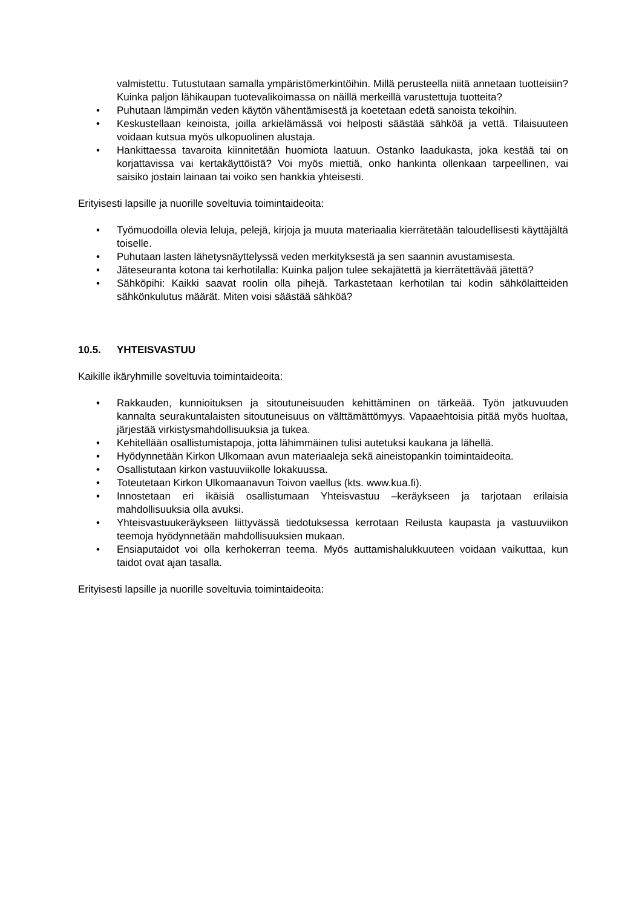valmistettu. Tutustutaan samalla ympäristömerkintöihin. Millä perusteella niitä annetaan tuotteisiin? Kuinka paljon lähikaupan tuotevalikoimassa on näillä merkeillä varustettuja tuotteita?
• Puhutaan lämpimän veden käytön vähentämisestä ja koetetaan edetä sanoista tekoihin.
• Keskustellaan keinoista, joilla arkielämässä voi helposti säästää sähköä ja vettä. Tilaisuuteen voidaan kutsua myös ulkopuolinen alustaja.
• Hankittaessa tavaroita kiinnitetään huomiota laatuun. Ostanko laadukasta, joka kestää tai on korjattavissa vai kertakäyttöistä? Voi myös miettiä, onko hankinta ollenkaan tarpeellinen, vai saisiko jostain lainaan tai voiko sen hankkia yhteisesti.
Erityisesti lapsille ja nuorille soveltuvia toimintaideoita:
• Työmuodoilla olevia leluja, pelejä, kirjoja ja muuta materiaalia kierrätetään taloudellisesti käyttäjältä toiselle.
• Puhutaan lasten lähetysnäyttelyssä veden merkityksestä ja sen saannin avustamisesta.
• Jäteseuranta kotona tai kerhotilalla: Kuinka paljon tulee sekajätettä ja kierrätettävää jätettä?
• Sähköpihi: Kaikki saavat roolin olla pihejä. Tarkastetaan kerhotilan tai kodin sähkölaitteiden sähkönkulutus määrät. Miten voisi säästää sähköä?
10.5. YHTEISVASTUU
Kaikille ikäryhmille soveltuvia toimintaideoita:
• Rakkauden, kunnioituksen ja sitoutuneisuuden kehittäminen on tärkeää. Työn jatkuvuuden kannalta seurakuntalaisten sitoutuneisuus on välttämättömyys. Vapaaehtoisia pitää myös huoltaa, järjestää virkistysmahdollisuuksia ja tukea.
• Kehitellään osallistumistapoja, jotta lähimmäinen tulisi autetuksi kaukana ja lähellä.
• Hyödynnetään Kirkon Ulkomaan avun materiaaleja sekä aineistopankin toimintaideoita.
• Osallistutaan kirkon vastuuviikolle lokakuussa.
• Toteutetaan Kirkon Ulkomaanavun Toivon vaellus (kts. www.kua.fi).
• Innostetaan eri ikäisiä osallistumaan Yhteisvastuu –keräykseen ja tarjotaan erilaisia mahdollisuuksia olla avuksi.
• Yhteisvastuukeräykseen liittyvässä tiedotuksessa kerrotaan Reilusta kaupasta ja vastuuviikon teemoja hyödynnetään mahdollisuuksien mukaan.
• Ensiaputaidot voi olla kerhokerran teema. Myös auttamishalukkuuteen voidaan vaikuttaa, kun taidot ovat ajan tasalla.
Erityisesti lapsille ja nuorille soveltuvia toimintaideoita: